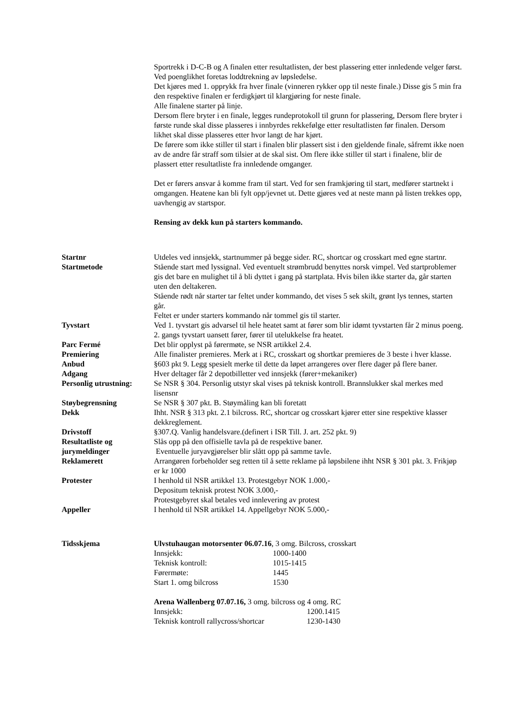Sportrekk i D-C-B og A finalen etter resultatlisten, der best plassering etter innledende velger først. Ved poenglikhet foretas loddtrekning av løpsledelse.
Det kjøres med 1. opprykk fra hver finale (vinneren rykker opp til neste finale.) Disse gis 5 min fra den respektive finalen er ferdigkjørt til klargjøring for neste finale.
Alle finalene starter på linje.
Dersom flere bryter i en finale, legges rundeprotokoll til grunn for plassering, Dersom flere bryter i første runde skal disse plasseres i innbyrdes rekkefølge etter resultatlisten før finalen. Dersom likhet skal disse plasseres etter hvor langt de har kjørt.
De førere som ikke stiller til start i finalen blir plassert sist i den gjeldende finale, såfremt ikke noen av de andre får straff som tilsier at de skal sist. Om flere ikke stiller til start i finalene, blir de plassert etter resultatliste fra innledende omganger.
Det er førers ansvar å komme fram til start. Ved for sen framkjøring til start, medfører startnekt i omgangen. Heatene kan bli fylt opp/jevnet ut. Dette gjøres ved at neste mann på listen trekkes opp, uavhengig av startspor.
Rensing av dekk kun på starters kommando.
Startnr Utdeles ved innsjekk, startnummer på begge sider. RC, shortcar og crosskart med egne startnr.
Startmetode Stående start med lyssignal. Ved eventuelt strømbrudd benyttes norsk vimpel. Ved startproblemer gis det bare en mulighet til å bli dyttet i gang på startplata. Hvis bilen ikke starter da, går starten uten den deltakeren.
Stående rødt når starter tar feltet under kommando, det vises 5 sek skilt, grønt lys tennes, starten går.
Feltet er under starters kommando når tommel gis til starter.
Tyvstart Ved 1. tyvstart gis advarsel til hele heatet samt at fører som blir idømt tyvstarten får 2 minus poeng. 2. gangs tyvstart uansett fører, fører til utelukkelse fra heatet.
Parc Fermé Det blir opplyst på førermøte, se NSR artikkel 2.4.
Premiering Alle finalister premieres. Merk at i RC, crosskart og shortkar premieres de 3 beste i hver klasse.
Anbud §603 pkt 9. Legg spesielt merke til dette da løpet arrangeres over flere dager på flere baner.
Adgang Hver deltager får 2 depotbilletter ved innsjekk (fører+mekaniker)
Personlig utrustning:
Se NSR § 304. Personlig utstyr skal vises på teknisk kontroll. Brannslukker skal merkes med lisensnr
Støybegrensning Se NSR § 307 pkt. B. Støymåling kan bli foretatt
Dekk Ihht. NSR § 313 pkt. 2.1 bilcross. RC, shortcar og crosskart kjører etter sine respektive klasser dekkreglement.
Drivstoff §307.Q. Vanlig handelsvare.(definert i ISR Till. J. art. 252 pkt. 9)
Resultatliste og jurymeldinger
Slås opp på den offisielle tavla på de respektive baner.
Eventuelle juryavgjørelser blir slått opp på samme tavle.
Reklamerett Arrangøren forbeholder seg retten til å sette reklame på løpsbilene ihht NSR § 301 pkt. 3. Frikjøp er kr 1000
Protester I henhold til NSR artikkel 13. Protestgebyr NOK 1.000,-
Depositum teknisk protest NOK 3.000,-
Protestgebyret skal betales ved innlevering av protest
Appeller I henhold til NSR artikkel 14. Appellgebyr NOK 5.000,-
Tidsskjema Ulvstuhaugan motorsenter 06.07.16, 3 omg. Bilcross, crosskart
Innsjekk: 1000-1400
Teknisk kontroll: 1015-1415
Førermøte: 1445
Start 1. omg bilcross 1530
Arena Wallenberg 07.07.16, 3 omg. bilcross og 4 omg. RC
Innsjekk: 1200.1415
Teknisk kontroll rallycross/shortcar 1230-1430